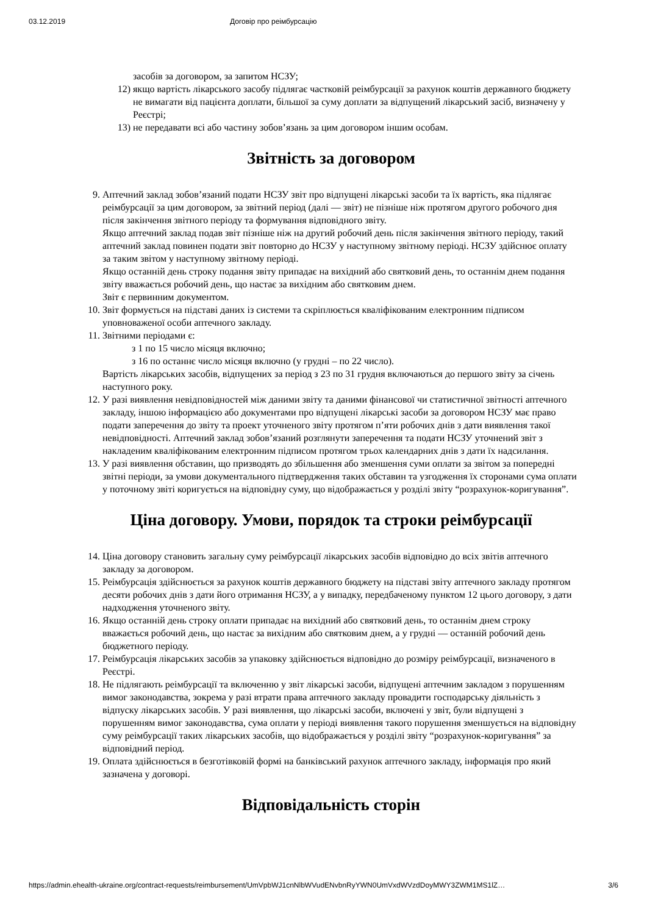03.12.2019 Договір про реімбурсацію
засобів за договором, за запитом НСЗУ;
12) якщо вартість лікарського засобу підлягає частковій реімбурсації за рахунок коштів державного бюджету не вимагати від пацієнта доплати, більшої за суму доплати за відпущений лікарський засіб, визначену у Реєстрі;
13) не передавати всі або частину зобов’язань за цим договором іншим особам.
Звітність за договором
9. Аптечний заклад зобов’язаний подати НСЗУ звіт про відпущені лікарські засоби та їх вартість, яка підлягає реімбурсації за цим договором, за звітний період (далі — звіт) не пізніше ніж протягом другого робочого дня після закінчення звітного періоду та формування відповідного звіту.
Якщо аптечний заклад подав звіт пізніше ніж на другий робочий день після закінчення звітного періоду, такий аптечний заклад повинен подати звіт повторно до НСЗУ у наступному звітному періоді. НСЗУ здійснює оплату за таким звітом у наступному звітному періоді.
Якщо останній день строку подання звіту припадає на вихідний або святковий день, то останнім днем подання звіту вважається робочий день, що настає за вихідним або святковим днем.
Звіт є первинним документом.
10. Звіт формується на підставі даних із системи та скріплюється кваліфікованим електронним підписом уповноваженої особи аптечного закладу.
11. Звітними періодами є:
з 1 по 15 число місяця включно;
з 16 по останнє число місяця включно (у грудні – по 22 число).
Вартість лікарських засобів, відпущених за період з 23 по 31 грудня включаються до першого звіту за січень наступного року.
12. У разі виявлення невідповідностей між даними звіту та даними фінансової чи статистичної звітності аптечного закладу, іншою інформацією або документами про відпущені лікарські засоби за договором НСЗУ має право подати заперечення до звіту та проект уточненого звіту протягом п’яти робочих днів з дати виявлення такої невідповідності. Аптечний заклад зобов’язаний розглянути заперечення та подати НСЗУ уточнений звіт з накладеним кваліфікованим електронним підписом протягом трьох календарних днів з дати їх надсилання.
13. У разі виявлення обставин, що призводять до збільшення або зменшення суми оплати за звітом за попередні звітні періоди, за умови документального підтвердження таких обставин та узгодження їх сторонами сума оплати у поточному звіті коригується на відповідну суму, що відображається у розділі звіту “розрахунок-коригування”.
Ціна договору. Умови, порядок та строки реімбурсації
14. Ціна договору становить загальну суму реімбурсації лікарських засобів відповідно до всіх звітів аптечного закладу за договором.
15. Реімбурсація здійснюється за рахунок коштів державного бюджету на підставі звіту аптечного закладу протягом десяти робочих днів з дати його отримання НСЗУ, а у випадку, передбаченому пунктом 12 цього договору, з дати надходження уточненого звіту.
16. Якщо останній день строку оплати припадає на вихідний або святковий день, то останнім днем строку вважається робочий день, що настає за вихідним або святковим днем, а у грудні — останній робочий день бюджетного періоду.
17. Реімбурсація лікарських засобів за упаковку здійснюється відповідно до розміру реімбурсації, визначеного в Реєстрі.
18. Не підлягають реімбурсації та включенню у звіт лікарські засоби, відпущені аптечним закладом з порушенням вимог законодавства, зокрема у разі втрати права аптечного закладу провадити господарську діяльність з відпуску лікарських засобів. У разі виявлення, що лікарські засоби, включені у звіт, були відпущені з порушенням вимог законодавства, сума оплати у періоді виявлення такого порушення зменшується на відповідну суму реімбурсації таких лікарських засобів, що відображається у розділі звіту “розрахунок-коригування” за відповідний період.
19. Оплата здійснюється в безготівковій формі на банківський рахунок аптечного закладу, інформація про який зазначена у договорі.
Відповідальність сторін
https://admin.ehealth-ukraine.org/contract-requests/reimbursement/UmVpbWJ1cnNlbWVudENvbnRyYWN0UmVxdWVzdDoyMWY3ZWM1MS1lZ… 3/6